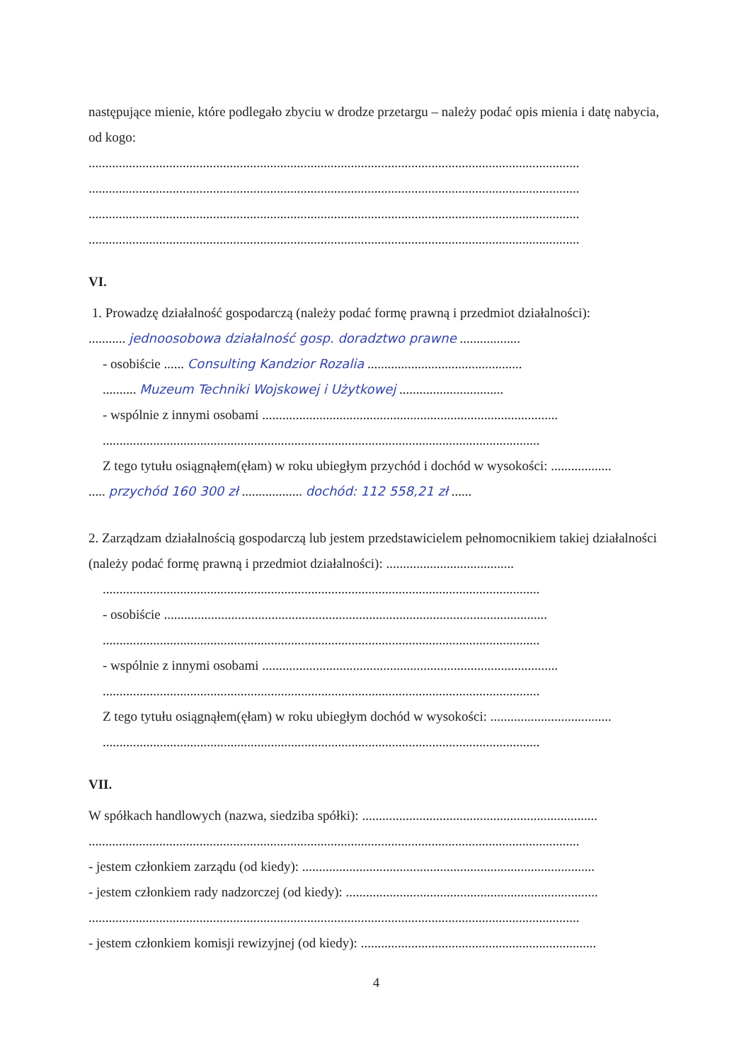następujące mienie, które podlegało zbyciu w drodze przetargu – należy podać opis mienia i datę nabycia, od kogo:
..................................................................................................................................................
..................................................................................................................................................
..................................................................................................................................................
..................................................................................................................................................
VI.
1. Prowadzę działalność gospodarczą (należy podać formę prawną i przedmiot działalności):
........... jednoosobowa działalność gosp. doradztwo prawne ..................
- osobiście ...... Consulting Kandzior Rozalia ..............................................
.......... Muzeum Techniki Wojskowej i Użytkowej ...............................
- wspólnie z innymi osobami ........................................................................................
..................................................................................................................................
Z tego tytułu osiągnąłem(ęłam) w roku ubiegłym przychód i dochód w wysokości: ..................
..... przychód 160 300 zł .................. dochód: 112 558,21 zł ......
2. Zarządzam działalnością gospodarczą lub jestem przedstawicielem pełnomocnikiem takiej działalności (należy podać formę prawną i przedmiot działalności): ......................................
..................................................................................................................................
- osobiście ..................................................................................................................
..................................................................................................................................
- wspólnie z innymi osobami ........................................................................................
..................................................................................................................................
Z tego tytułu osiągnąłem(ęłam) w roku ubiegłym dochód w wysokości: ....................................
..................................................................................................................................
VII.
W spółkach handlowych (nazwa, siedziba spółki): ......................................................................
..................................................................................................................................................
- jestem członkiem zarządu (od kiedy): .......................................................................................
- jestem członkiem rady nadzorczej (od kiedy): ...........................................................................
..................................................................................................................................................
- jestem członkiem komisji rewizyjnej (od kiedy): ......................................................................
4